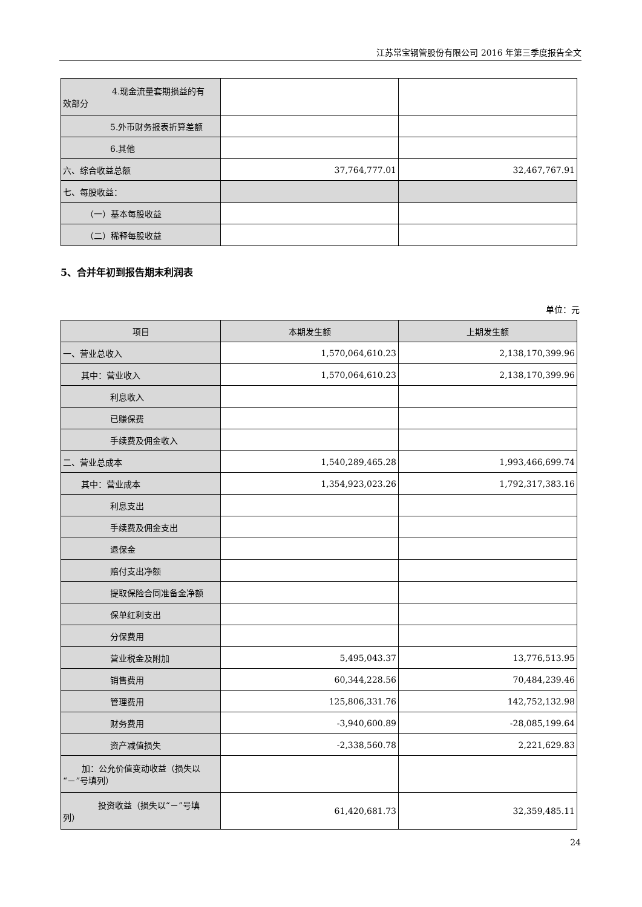江苏常宝钢管股份有限公司 2016 年第三季度报告全文
| 4.现金流量套期损益的有 效部分 | | |
| 5.外币财务报表折算差额 | | |
| 6.其他 | | |
| 六、综合收益总额 | 37,764,777.01 | 32,467,767.91 |
| 七、每股收益： | | |
| （一）基本每股收益 | | |
| （二）稀释每股收益 | | |
5、合并年初到报告期末利润表
单位：元
| 项目 | 本期发生额 | 上期发生额 |
| --- | --- | --- |
| 一、营业总收入 | 1,570,064,610.23 | 2,138,170,399.96 |
| 其中：营业收入 | 1,570,064,610.23 | 2,138,170,399.96 |
| 利息收入 | | |
| 已赚保费 | | |
| 手续费及佣金收入 | | |
| 二、营业总成本 | 1,540,289,465.28 | 1,993,466,699.74 |
| 其中：营业成本 | 1,354,923,023.26 | 1,792,317,383.16 |
| 利息支出 | | |
| 手续费及佣金支出 | | |
| 退保金 | | |
| 赔付支出净额 | | |
| 提取保险合同准备金净额 | | |
| 保单红利支出 | | |
| 分保费用 | | |
| 营业税金及附加 | 5,495,043.37 | 13,776,513.95 |
| 销售费用 | 60,344,228.56 | 70,484,239.46 |
| 管理费用 | 125,806,331.76 | 142,752,132.98 |
| 财务费用 | -3,940,600.89 | -28,085,199.64 |
| 资产减值损失 | -2,338,560.78 | 2,221,629.83 |
| 加：公允价值变动收益（损失以 “－”号填列） | | |
| 投资收益（损失以“－”号填 列） | 61,420,681.73 | 32,359,485.11 |
24